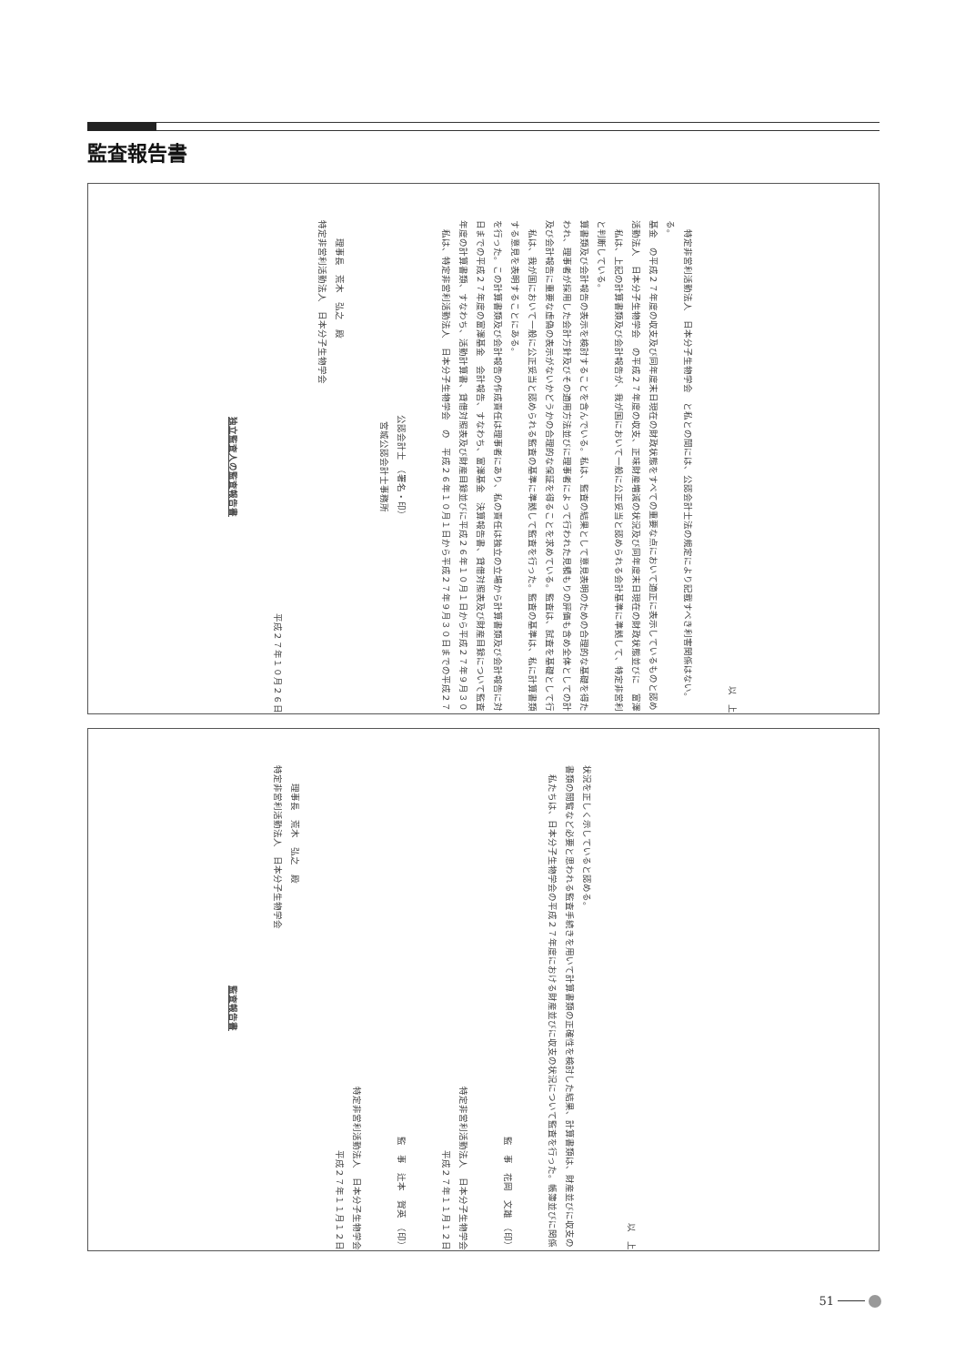監査報告書
独立監査人の監査報告書
平成２７年１０月２６日
特定非営利活動法人　日本分子生物学会
　　理事長　荒木　弘之　殿
宮城公認会計士事務所
公認会計士　（署名・印）
私は、特定非営利活動法人　日本分子生物学会　の　平成２６年１０月１日から平成２７年９月３０日までの平成２７年度の計算書類、すなわち、活動計算書、貸借対照表及び財産目録並びに平成２６年１０月１日から平成２７年９月３０日までの平成２７年度の富澤基金　会計報告、すなわち、富澤基金　決算報告書、貸借対照表及び財産目録について監査を行った。この計算書類及び会計報告の作成責任は理事者にあり、私の責任は独立の立場から計算書類及び会計報告に対する意見を表明することにある。
私は、我が国において一般に公正妥当と認められる監査の基準に準拠して監査を行った。監査の基準は、私に計算書類及び会計報告に重要な虚偽の表示がないかどうかの合理的な保証を得ることを求めている。監査は、試査を基礎として行われ、理事者が採用した会計方針及びその適用方法並びに理事者によって行われた見積もりの評価も含め全体としての計算書類及び会計報告の表示を検討することを含んでいる。私は、監査の結果として意見表明のための合理的な基礎を得たと判断している。
私は、上記の計算書類及び会計報告が、我が国において一般に公正妥当と認められる会計基準に準拠して、特定非営利活動法人　日本分子生物学会　の平成２７年度の収支、正味財産増減の状況及び同年度末日現在の財政状態並びに　富澤基金　の平成２７年度の収支及び同年度末日現在の財政状態をすべての重要な点において適正に表示しているものと認める。
特定非営利活動法人　日本分子生物学会　と私との間には、公認会計士法の規定により記載すべき利害関係はない。
以　上
監査報告書
特定非営利活動法人　日本分子生物学会
　　理事長　荒木　弘之　殿
平成２７年１１月１２日
特定非営利活動法人　日本分子生物学会
監　事　辻本　賀英　（印）
平成２７年１１月１２日
特定非営利活動法人　日本分子生物学会
監　事　花岡　文雄　（印）
私たちは、日本分子生物学会の平成２７年度における財産並びに収支の状況について監査を行った。帳簿並びに関係書類の閲覧など必要と思われる監査手続きを用いて計算書類の正確性を検討した結果、計算書類は、財産並びに収支の状況を正しく示していると認める。
以　上
51